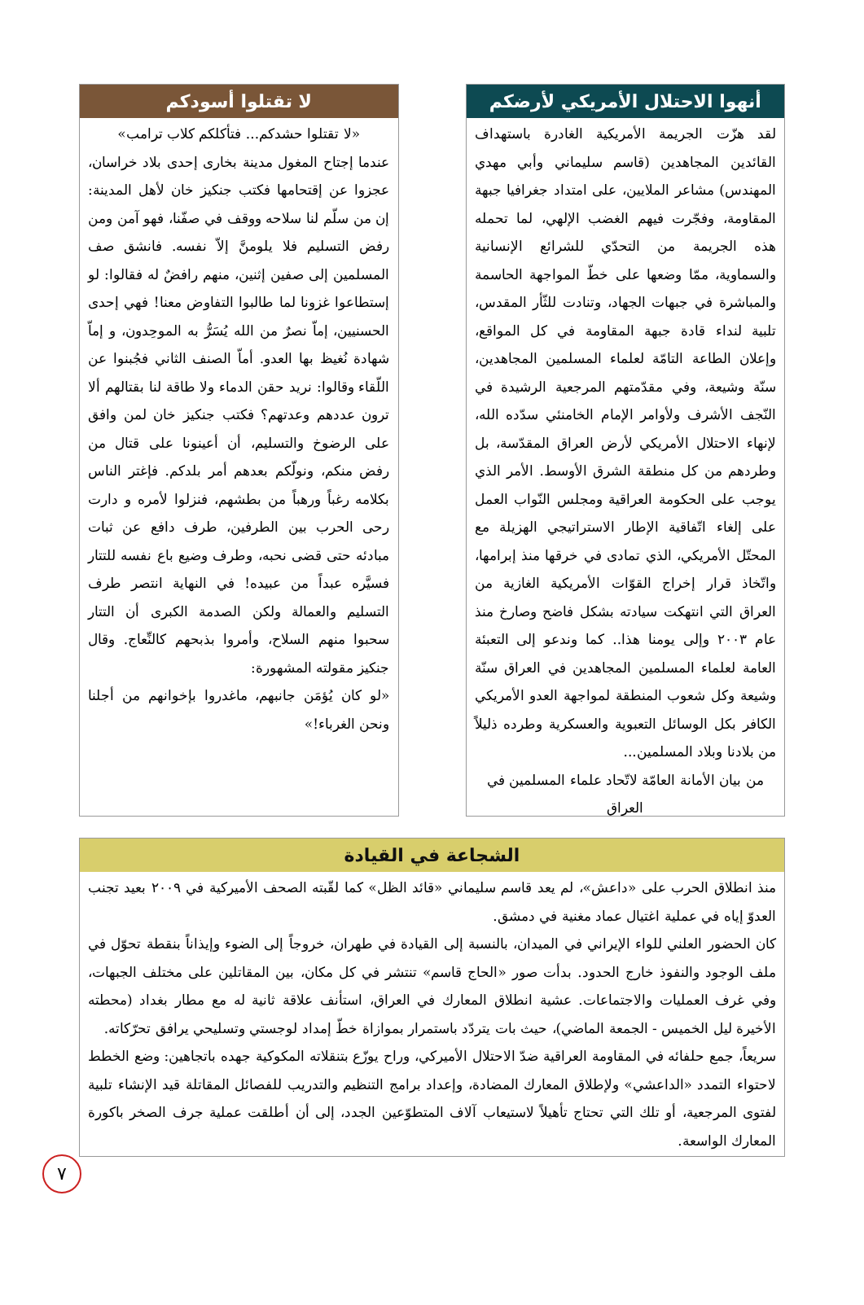أنهوا الاحتلال الأمريكي لأرضكم
لقد هزّت الجريمة الأمريكية الغادرة باستهداف القائدين المجاهدين (قاسم سليماني وأبي مهدي المهندس) مشاعر الملايين، على امتداد جغرافيا جبهة المقاومة، وفجّرت فيهم الغضب الإلهي، لما تحمله هذه الجريمة من التحدّي للشرائع الإنسانية والسماوية، ممّا وضعها على خطّ المواجهة الحاسمة والمباشرة في جبهات الجهاد، وتنادت للثّأر المقدس، تلبية لنداء قادة جبهة المقاومة في كل المواقع، وإعلان الطاعة التامّة لعلماء المسلمين المجاهدين، سنّة وشيعة، وفي مقدّمتهم المرجعية الرشيدة في النّجف الأشرف ولأوامر الإمام الخامنئي سدّده الله، لإنهاء الاحتلال الأمريكي لأرض العراق المقدّسة، بل وطردهم من كل منطقة الشرق الأوسط. الأمر الذي يوجب على الحكومة العراقية ومجلس النّواب العمل على إلغاء اتّفاقية الإطار الاستراتيجي الهزيلة مع المحتّل الأمريكي، الذي تمادى في خرقها منذ إبرامها، واتّخاذ قرار إخراج القوّات الأمريكية الغازية من العراق التي انتهكت سيادته بشكل فاضح وصارخ منذ عام ٢٠٠٣ وإلى يومنا هذا.. كما وندعو إلى التعبئة العامة لعلماء المسلمين المجاهدين في العراق سنّة وشيعة وكل شعوب المنطقة لمواجهة العدو الأمريكي الكافر بكل الوسائل التعبوية والعسكرية وطرده ذليلاً من بلادنا وبلاد المسلمين...
من بيان الأمانة العامّة لاتّحاد علماء المسلمين في العراق
لا تقتلوا أسودكم
«لا تقتلوا حشدكم... فتأكلكم كلاب ترامب»
عندما إجتاح المغول مدينة بخارى إحدى بلاد خراسان، عجزوا عن إقتحامها فكتب جنكيز خان لأهل المدينة: إن من سلّم لنا سلاحه ووقف في صفّنا، فهو آمن ومن رفض التسليم فلا يلومنَّ إلاّ نفسه. فانشق صف المسلمين إلى صفين إثنين، منهم رافضٌ له فقالوا: لو إستطاعوا غزونا لما طالبوا التفاوض معنا! فهي إحدى الحسنيين، إماّ نصرٌ من الله يُسَرُّ به الموحِدون، و إماّ شهادة نُغيظ بها العدو. أماّ الصنف الثاني فجُبنوا عن اللّقاء وقالوا: نريد حقن الدماء ولا طاقة لنا بقتالهم ألا ترون عددهم وعدتهم؟ فكتب جنكيز خان لمن وافق على الرضوخ والتسليم، أن أعينونا على قتال من رفض منكم، ونولّكم بعدهم أمر بلدكم. فإغتر الناس بكلامه رغباً ورهباً من بطشهم، فنزلوا لأمره و دارت رحى الحرب بين الطرفين، طرف دافع عن ثبات مبادئه حتى قضى نحبه، وطرف وضيع باع نفسه للتتار فسيَّره عبداً من عبيده! في النهاية انتصر طرف التسليم والعمالة ولكن الصدمة الكبرى أن التتار سحبوا منهم السلاح، وأمروا بذبحهم كالنِّعاج. وقال جنكيز مقولته المشهورة:
«لو كان يُؤمَن جانبهم، ماغدروا بإخوانهم من أجلنا ونحن الغرباء!»
الشجاعة في القيادة
منذ انطلاق الحرب على «داعش»، لم يعد قاسم سليماني «قائد الظل» كما لقّبته الصحف الأميركية في ٢٠٠٩ بعيد تجنب العدوّ إياه في عملية اغتيال عماد مغنية في دمشق.
كان الحضور العلني للواء الإيراني في الميدان، بالنسبة إلى القيادة في طهران، خروجاً إلى الضوء وإيذاناً بنقطة تحوّل في ملف الوجود والنفوذ خارج الحدود. بدأت صور «الحاج قاسم» تنتشر في كل مكان، بين المقاتلين على مختلف الجبهات، وفي غرف العمليات والاجتماعات. عشية انطلاق المعارك في العراق، استأنف علاقة ثانية له مع مطار بغداد (محطته الأخيرة ليل الخميس - الجمعة الماضي)، حيث بات يتردّد باستمرار بموازاة خطّ إمداد لوجستي وتسليحي يرافق تحرّكاته.
سريعاً، جمع حلفائه في المقاومة العراقية ضدّ الاحتلال الأميركي، وراح يوزّع بتنقلاته المكوكية جهده باتجاهين: وضع الخطط لاحتواء التمدد «الداعشي» ولإطلاق المعارك المضادة، وإعداد برامج التنظيم والتدريب للفصائل المقاتلة قيد الإنشاء تلبية لفتوى المرجعية، أو تلك التي تحتاج تأهيلاً لاستيعاب آلاف المتطوّعين الجدد، إلى أن أطلقت عملية جرف الصخر باكورة المعارك الواسعة.
٧